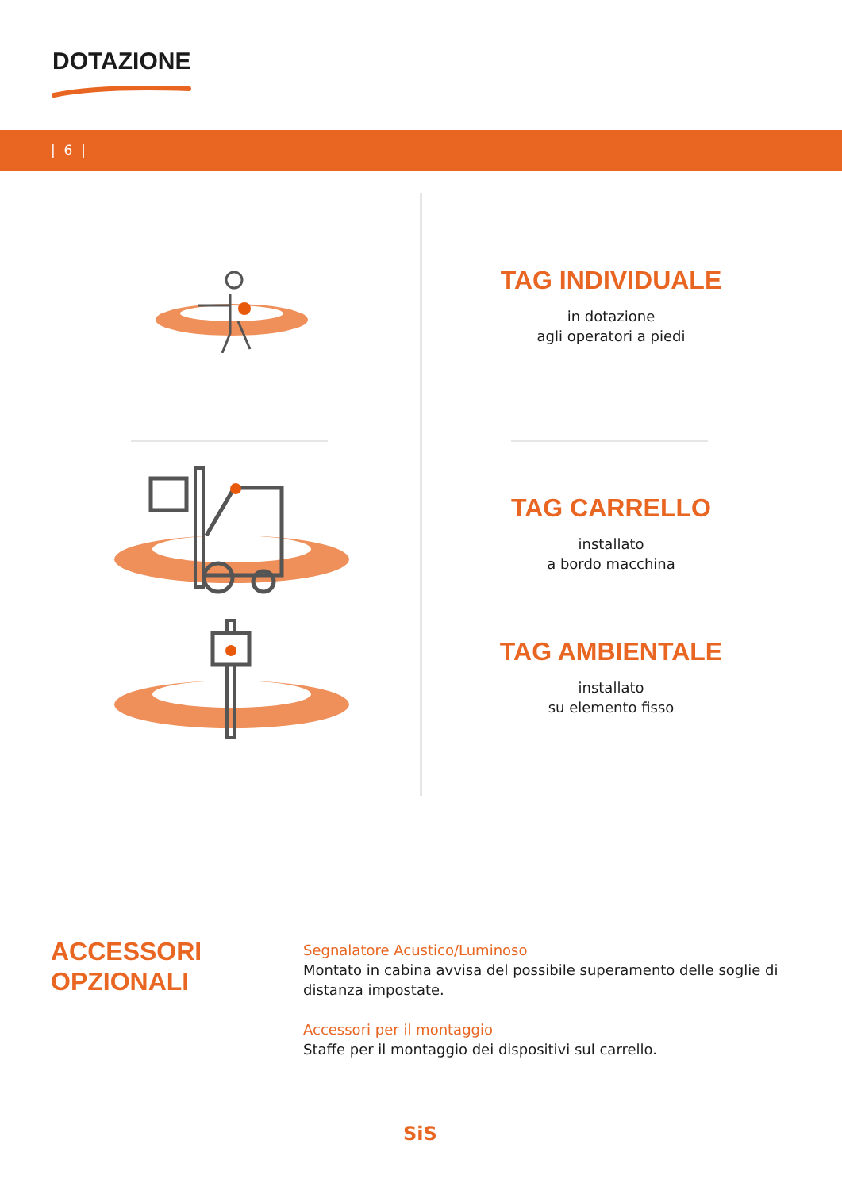DOTAZIONE
| 6 |
TAG INDIVIDUALE
in dotazione
agli operatori a piedi
TAG CARRELLO
installato
a bordo macchina
TAG AMBIENTALE
installato
su elemento fisso
ACCESSORI
OPZIONALI
Segnalatore Acustico/Luminoso
Montato in cabina avvisa del possibile superamento delle soglie di distanza impostate.
Accessori per il montaggio
Staffe per il montaggio dei dispositivi sul carrello.
SiS